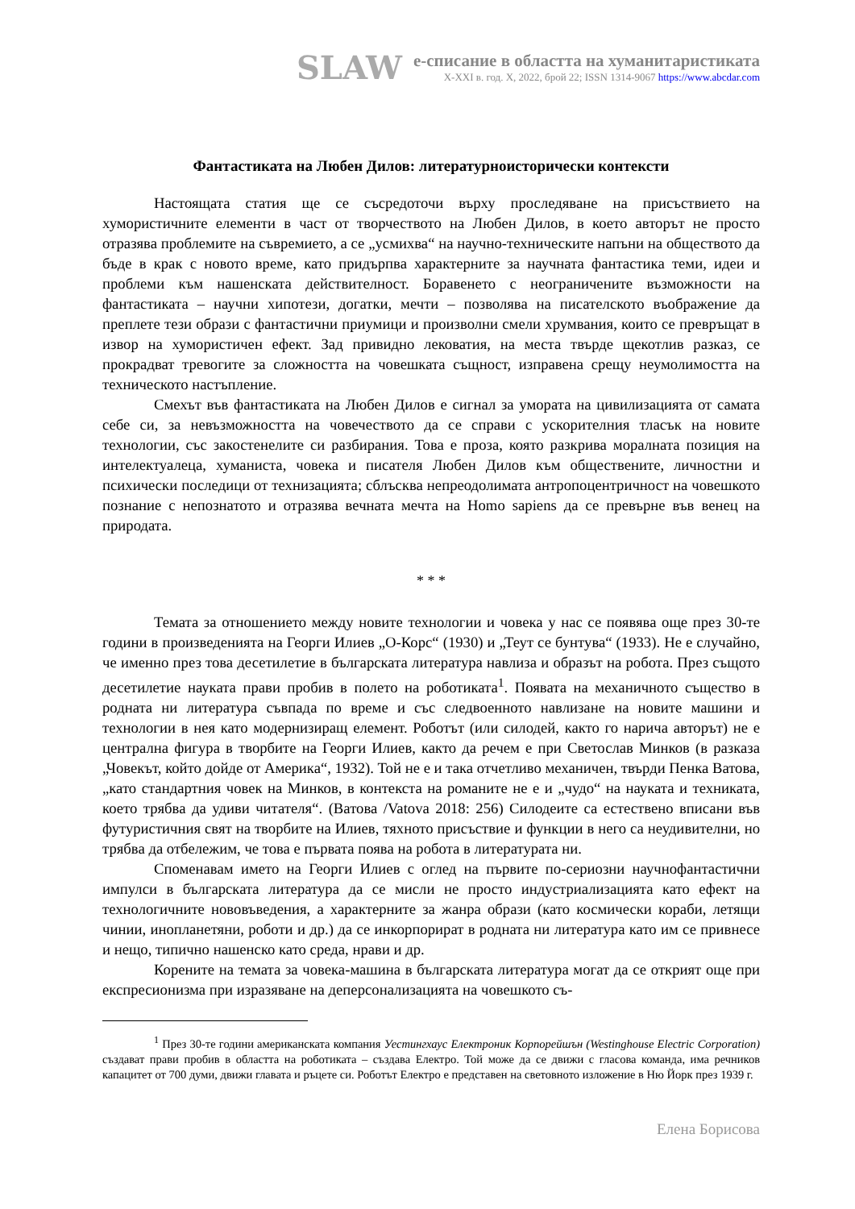SLAW
е-списание в областта на хуманитаристиката
X-XXI в. год. X, 2022, брой 22; ISSN 1314-9067 https://www.abcdar.com
Фантастиката на Любен Дилов: литературноисторически контексти
Настоящата статия ще се съсредоточи върху проследяване на присъствието на хумористичните елементи в част от творчеството на Любен Дилов, в което авторът не просто отразява проблемите на съвремието, а се „усмихва“ на научно-техническите напъни на обществото да бъде в крак с новото време, като придърпва характерните за научната фантастика теми, идеи и проблеми към нашенската действителност. Боравенето с неограничените възможности на фантастиката – научни хипотези, догатки, мечти – позволява на писателското въображение да преплете тези образи с фантастични приумици и произволни смели хрумвания, които се превръщат в извор на хумористичен ефект. Зад привидно лековатия, на места твърде щекотлив разказ, се прокрадват тревогите за сложността на човешката същност, изправена срещу неумолимостта на техническото настъпление.
Смехът във фантастиката на Любен Дилов е сигнал за умората на цивилизацията от самата себе си, за невъзможността на човечеството да се справи с ускорителния тласък на новите технологии, със закостенелите си разбирания. Това е проза, която разкрива моралната позиция на интелектуалеца, хуманиста, човека и писателя Любен Дилов към обществените, личностни и психически последици от технизацията; сблъсква непреодолимата антропоцентричност на човешкото познание с непознатото и отразява вечната мечта на Homo sapiens да се превърне във венец на природата.
* * *
Темата за отношението между новите технологии и човека у нас се появява още през 30-те години в произведенията на Георги Илиев „О-Корс“ (1930) и „Теут се бунтува“ (1933). Не е случайно, че именно през това десетилетие в българската литература навлиза и образът на робота. През същото десетилетие науката прави пробив в полето на роботиката<sup>1</sup>. Появата на механичното същество в родната ни литература съвпада по време и със следвоенното навлизане на новите машини и технологии в нея като модернизиращ елемент. Роботът (или силодей, както го нарича авторът) не е централна фигура в творбите на Георги Илиев, както да речем е при Светослав Минков (в разказа „Човекът, който дойде от Америка“, 1932). Той не е и така отчетливо механичен, твърди Пенка Ватова, „като стандартния човек на Минков, в контекста на романите не е и „чудо“ на науката и техниката, което трябва да удиви читателя“. (Ватова /Vatova 2018: 256) Силодеите са естествено вписани във футуристичния свят на творбите на Илиев, тяхното присъствие и функции в него са неудивителни, но трябва да отбележим, че това е първата поява на робота в литературата ни.
Споменавам името на Георги Илиев с оглед на първите по-сериозни научнофантастични импулси в българската литература да се мисли не просто индустриализацията като ефект на технологичните нововъведения, а характерните за жанра образи (като космически кораби, летящи чинии, инопланетяни, роботи и др.) да се инкорпорират в родната ни литература като им се привнесе и нещо, типично нашенско като среда, нрави и др.
Корените на темата за човека-машина в българската литература могат да се открият още при експресионизма при изразяване на деперсонализацията на човешкото съ-
<sup>1</sup> През 30-те години американската компания Уестингхаус Електроник Корпорейшън (Westinghouse Electric Corporation) създават прави пробив в областта на роботиката – създава Електро. Той може да се движи с гласова команда, има речников капацитет от 700 думи, движи главата и ръцете си. Роботът Електро е представен на световното изложение в Ню Йорк през 1939 г.
Елена Борисова